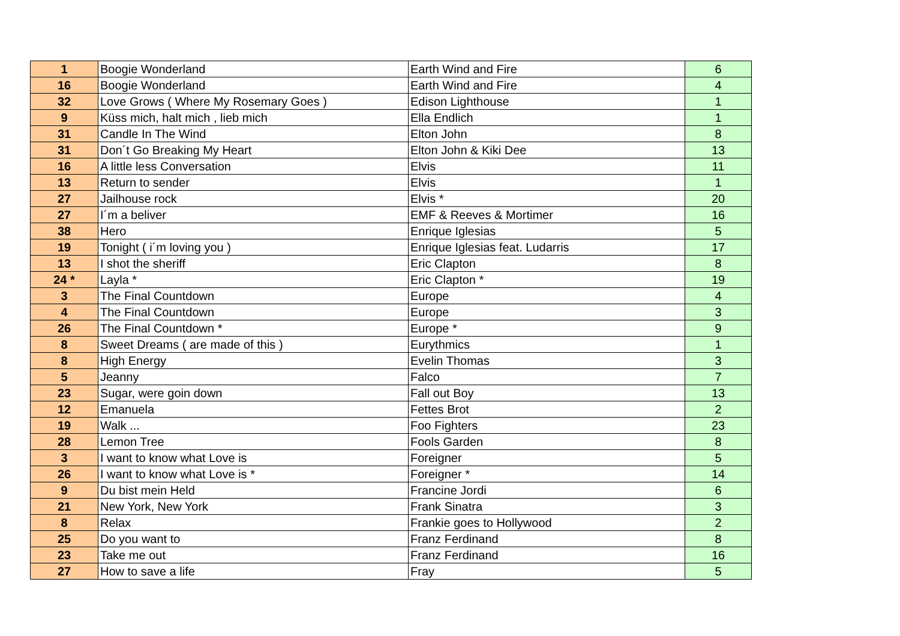| 1 | Boogie Wonderland | Earth Wind and Fire | 6 |
| 16 | Boogie Wonderland | Earth Wind and Fire | 4 |
| 32 | Love Grows ( Where My Rosemary Goes ) | Edison Lighthouse | 1 |
| 9 | Küss mich, halt mich , lieb mich | Ella Endlich | 1 |
| 31 | Candle In The Wind | Elton John | 8 |
| 31 | Don´t Go Breaking My Heart | Elton John & Kiki Dee | 13 |
| 16 | A little less Conversation | Elvis | 11 |
| 13 | Return to sender | Elvis | 1 |
| 27 | Jailhouse rock | Elvis * | 20 |
| 27 | I´m a beliver | EMF & Reeves & Mortimer | 16 |
| 38 | Hero | Enrique Iglesias | 5 |
| 19 | Tonight ( i´m loving you ) | Enrique Iglesias feat. Ludarris | 17 |
| 13 | I shot the sheriff | Eric Clapton | 8 |
| 24 * | Layla * | Eric Clapton * | 19 |
| 3 | The Final Countdown | Europe | 4 |
| 4 | The Final Countdown | Europe | 3 |
| 26 | The Final Countdown * | Europe * | 9 |
| 8 | Sweet Dreams ( are made of this ) | Eurythmics | 1 |
| 8 | High Energy | Evelin Thomas | 3 |
| 5 | Jeanny | Falco | 7 |
| 23 | Sugar, were goin down | Fall out Boy | 13 |
| 12 | Emanuela | Fettes Brot | 2 |
| 19 | Walk ... | Foo Fighters | 23 |
| 28 | Lemon Tree | Fools Garden | 8 |
| 3 | I want to know what Love is | Foreigner | 5 |
| 26 | I want to know what Love is * | Foreigner * | 14 |
| 9 | Du bist mein Held | Francine Jordi | 6 |
| 21 | New York, New York | Frank Sinatra | 3 |
| 8 | Relax | Frankie goes to Hollywood | 2 |
| 25 | Do you want to | Franz Ferdinand | 8 |
| 23 | Take me out | Franz Ferdinand | 16 |
| 27 | How to save a life | Fray | 5 |